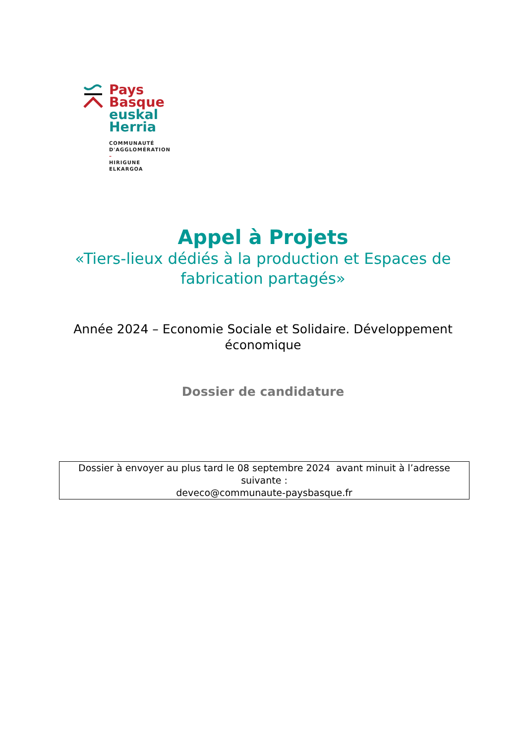Pays
Basque
euskal
Herria
COMMUNAUTÉ
D'AGGLOMÉRATION
–
HIRIGUNE
ELKARGOA
Appel à Projets
«Tiers-lieux dédiés à la production et Espaces de
fabrication partagés»
Année 2024 – Economie Sociale et Solidaire. Développement
économique
Dossier de candidature
Dossier à envoyer au plus tard le 08 septembre 2024 avant minuit à l’adresse suivante :
deveco@communaute-paysbasque.fr